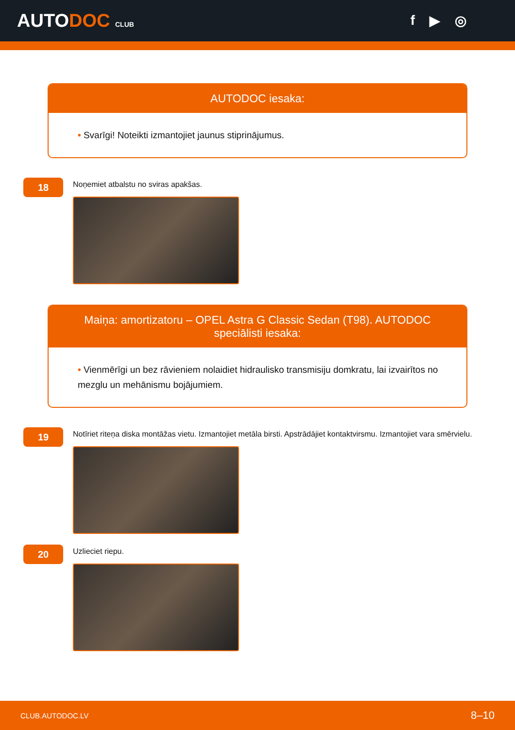AUTODOC CLUB
f ▶ ◎
AUTODOC iesaka:
• Svarīgi! Noteikti izmantojiet jaunus stiprinājumus.
18
Noņemiet atbalstu no sviras apakšas.
Maiņa: amortizatoru – OPEL Astra G Classic Sedan (T98). AUTODOC speciālisti iesaka:
• Vienmērīgi un bez rāvieniem nolaidiet hidraulisko transmisiju domkratu, lai izvairītos no mezglu un mehānismu bojājumiem.
19
Notīriet riteņa diska montāžas vietu. Izmantojiet metāla birsti. Apstrādājiet kontaktvirsmu. Izmantojiet vara smērvielu.
20
Uzlieciet riepu.
CLUB.AUTODOC.LV 8–10